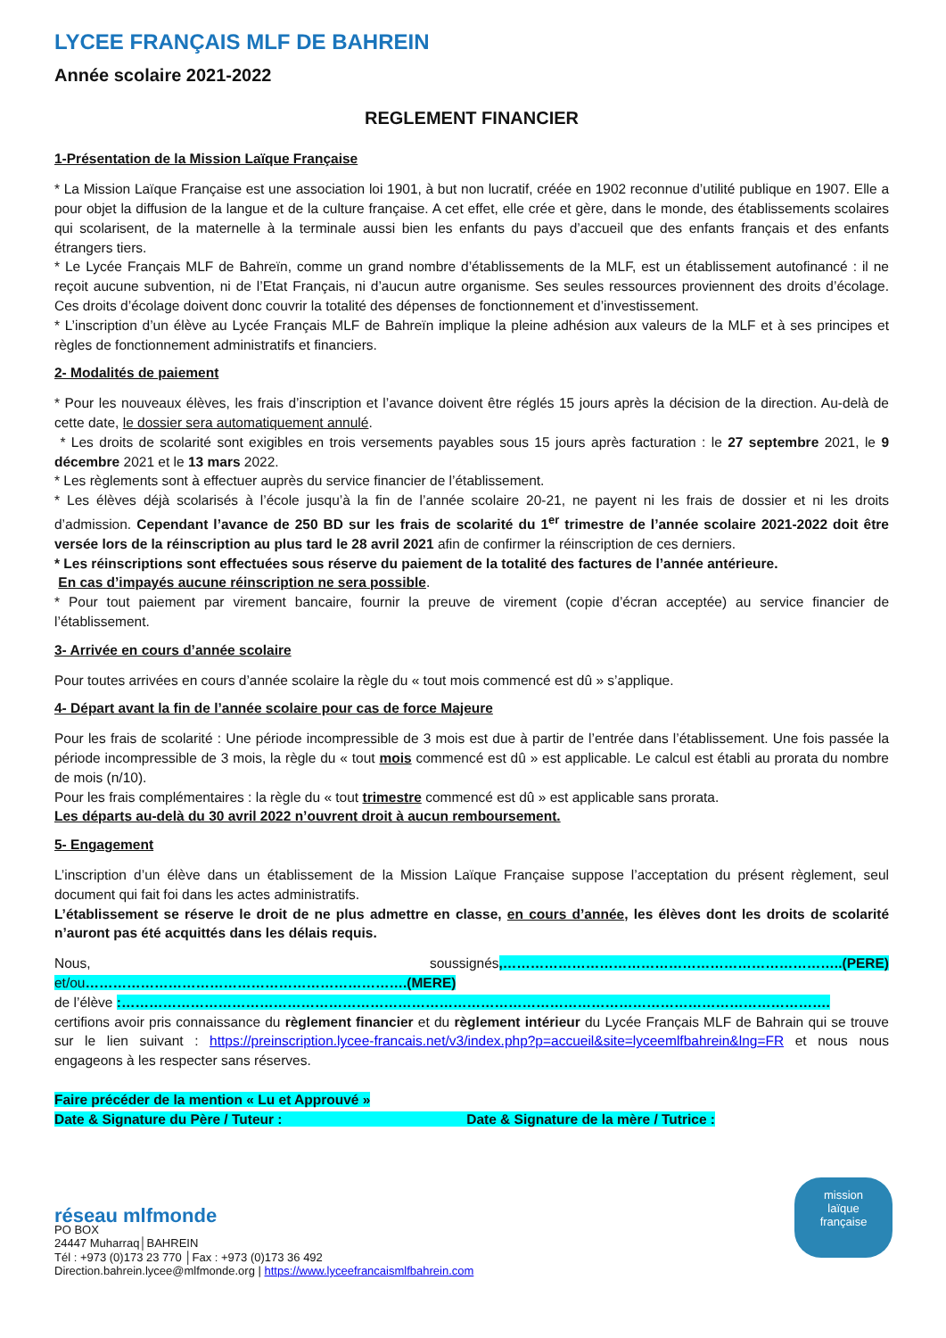LYCEE FRANÇAIS MLF DE BAHREIN
Année scolaire 2021-2022
REGLEMENT FINANCIER
1-Présentation de la Mission Laïque Française
* La Mission Laïque Française est une association loi 1901, à but non lucratif, créée en 1902 reconnue d’utilité publique en 1907. Elle a pour objet la diffusion de la langue et de la culture française. A cet effet, elle crée et gère, dans le monde, des établissements scolaires qui scolarisent, de la maternelle à la terminale aussi bien les enfants du pays d’accueil que des enfants français et des enfants étrangers tiers.
* Le Lycée Français MLF de Bahreïn, comme un grand nombre d’établissements de la MLF, est un établissement autofinancé : il ne reçoit aucune subvention, ni de l’Etat Français, ni d’aucun autre organisme. Ses seules ressources proviennent des droits d’écolage. Ces droits d’écolage doivent donc couvrir la totalité des dépenses de fonctionnement et d’investissement.
* L’inscription d’un élève au Lycée Français MLF de Bahreïn implique la pleine adhésion aux valeurs de la MLF et à ses principes et règles de fonctionnement administratifs et financiers.
2- Modalités de paiement
* Pour les nouveaux élèves, les frais d’inscription et l’avance doivent être réglés 15 jours après la décision de la direction. Au-delà de cette date, le dossier sera automatiquement annulé.
* Les droits de scolarité sont exigibles en trois versements payables sous 15 jours après facturation : le 27 septembre 2021, le 9 décembre 2021 et le 13 mars 2022.
* Les règlements sont à effectuer auprès du service financier de l’établissement.
* Les élèves déjà scolarisés à l’école jusqu’à la fin de l’année scolaire 20-21, ne payent ni les frais de dossier et ni les droits d’admission. Cependant l’avance de 250 BD sur les frais de scolarité du 1<sup>er</sup> trimestre de l’année scolaire 2021-2022 doit être versée lors de la réinscription au plus tard le 28 avril 2021 afin de confirmer la réinscription de ces derniers.
* Les réinscriptions sont effectuées sous réserve du paiement de la totalité des factures de l’année antérieure.
En cas d’impayés aucune réinscription ne sera possible.
* Pour tout paiement par virement bancaire, fournir la preuve de virement (copie d’écran acceptée) au service financier de l’établissement.
3- Arrivée en cours d’année scolaire
Pour toutes arrivées en cours d’année scolaire la règle du « tout mois commencé est dû » s’applique.
4- Départ avant la fin de l’année scolaire pour cas de force Majeure
Pour les frais de scolarité : Une période incompressible de 3 mois est due à partir de l’entrée dans l’établissement. Une fois passée la période incompressible de 3 mois, la règle du « tout mois commencé est dû » est applicable. Le calcul est établi au prorata du nombre de mois (n/10).
Pour les frais complémentaires : la règle du « tout trimestre commencé est dû » est applicable sans prorata.
Les départs au-delà du 30 avril 2022 n’ouvrent droit à aucun remboursement.
5- Engagement
L’inscription d’un élève dans un établissement de la Mission Laïque Française suppose l’acceptation du présent règlement, seul document qui fait foi dans les actes administratifs.
L’établissement se réserve le droit de ne plus admettre en classe, en cours d’année, les élèves dont les droits de scolarité n’auront pas été acquittés dans les délais requis.
Nous, soussignés,………………………………………………………………..(PERE) et/ou…………………………………………………………….(MERE)
de l’élève :……………………………………………………………………………………………………………………………………….
certifions avoir pris connaissance du règlement financier et du règlement intérieur du Lycée Français MLF de Bahrain qui se trouve sur le lien suivant : https://preinscription.lycee-francais.net/v3/index.php?p=accueil&site=lyceemlfbahrein&lng=FR et nous nous engageons à les respecter sans réserves.
Faire précéder de la mention « Lu et Approuvé »
Date & Signature du Père / Tuteur : Date & Signature de la mère / Tutrice :
réseau mlfmonde
PO BOX
24447 Muharraq│BAHREIN
Tél : +973 (0)173 23 770 │Fax : +973 (0)173 36 492
Direction.bahrein.lycee@mlfmonde.org | https://www.lyceefrancaismlfbahrein.com
mission
laïque
française